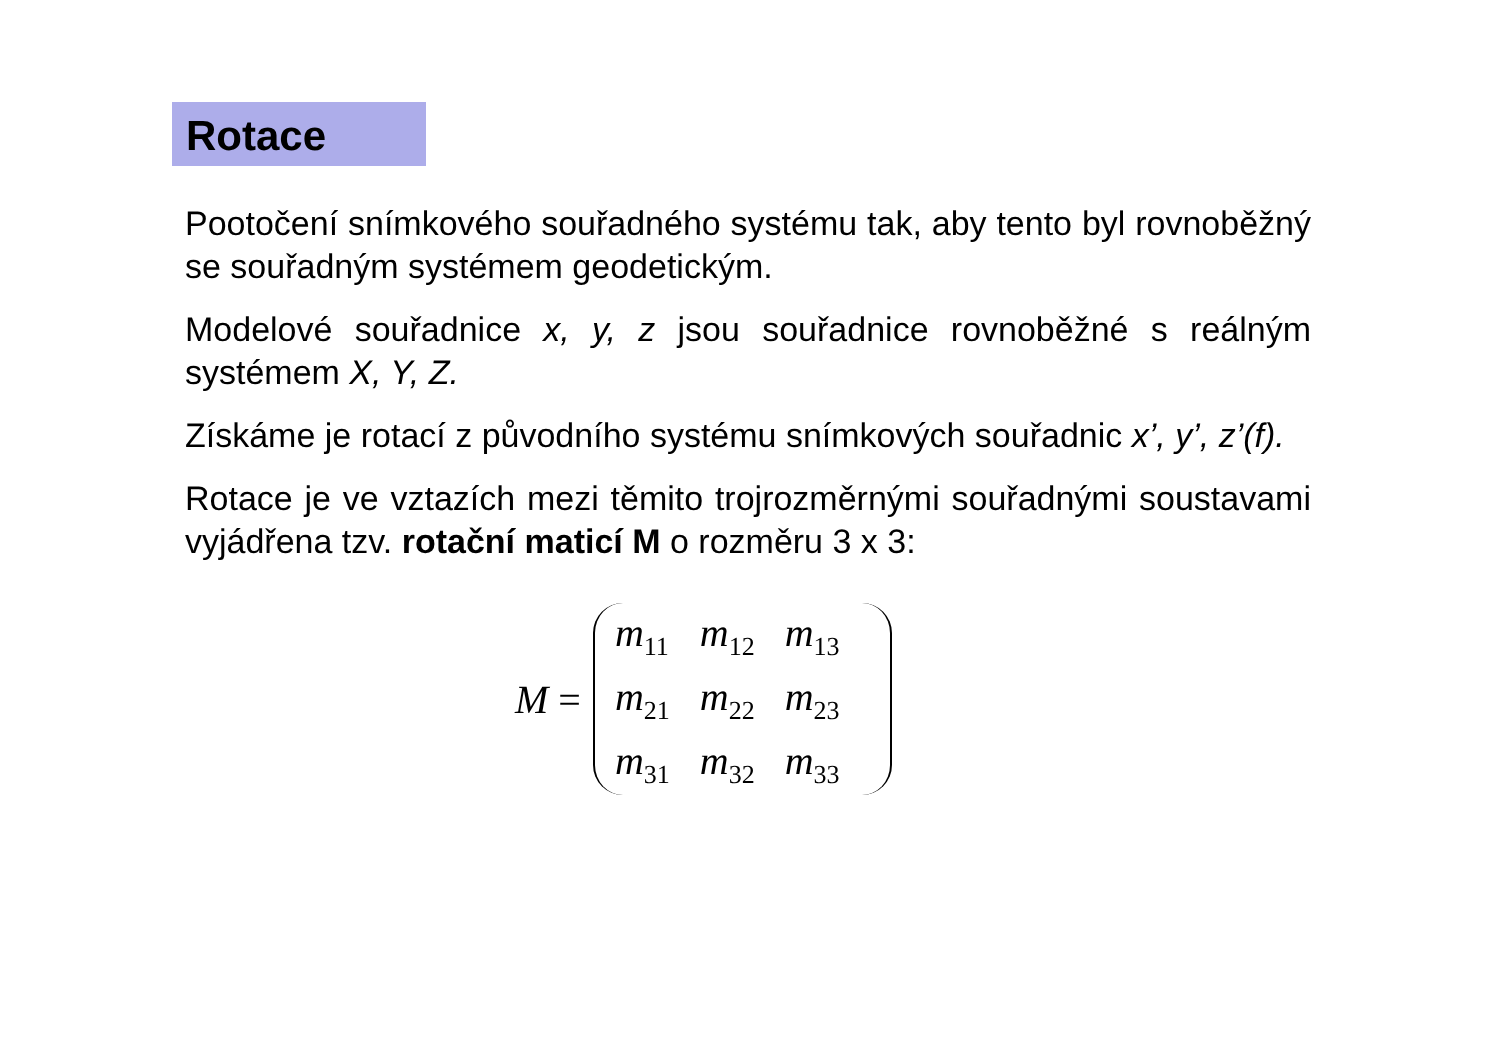Rotace
Pootočení snímkového souřadného systému tak, aby tento byl rovnoběžný se souřadným systémem geodetickým.
Modelové souřadnice x, y, z jsou souřadnice rovnoběžné s reálným systémem X, Y, Z.
Získáme je rotací z původního systému snímkových souřadnic x’, y’, z’(f).
Rotace je ve vztazích mezi těmito trojrozměrnými souřadnými soustavami vyjádřena tzv. rotační maticí M o rozměru 3 x 3:
M =
| m<sub>11</sub> | m<sub>12</sub> | m<sub>13</sub> |
| m<sub>21</sub> | m<sub>22</sub> | m<sub>23</sub> |
| m<sub>31</sub> | m<sub>32</sub> | m<sub>33</sub> |